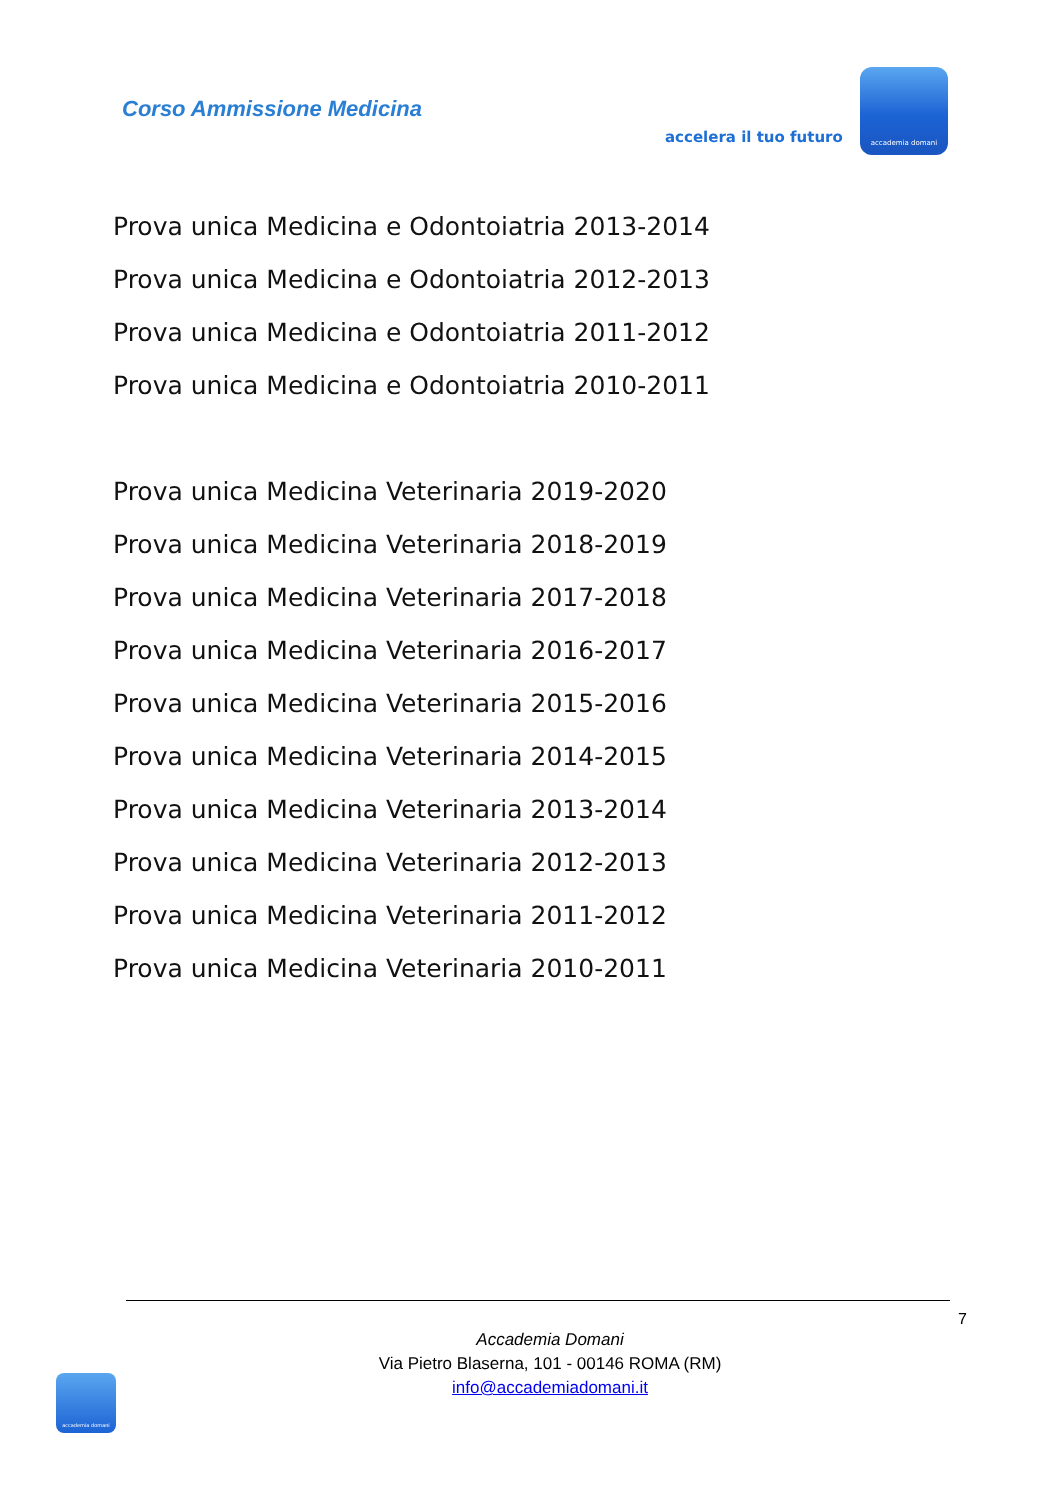Corso Ammissione Medicina
accelera il tuo futuro
accademia domani
Prova unica Medicina e Odontoiatria 2013-2014
Prova unica Medicina e Odontoiatria 2012-2013
Prova unica Medicina e Odontoiatria 2011-2012
Prova unica Medicina e Odontoiatria 2010-2011
Prova unica Medicina Veterinaria 2019-2020
Prova unica Medicina Veterinaria 2018-2019
Prova unica Medicina Veterinaria 2017-2018
Prova unica Medicina Veterinaria 2016-2017
Prova unica Medicina Veterinaria 2015-2016
Prova unica Medicina Veterinaria 2014-2015
Prova unica Medicina Veterinaria 2013-2014
Prova unica Medicina Veterinaria 2012-2013
Prova unica Medicina Veterinaria 2011-2012
Prova unica Medicina Veterinaria 2010-2011
7
Accademia Domani
Via Pietro Blaserna, 101 - 00146 ROMA (RM)
info@accademiadomani.it
accademia domani